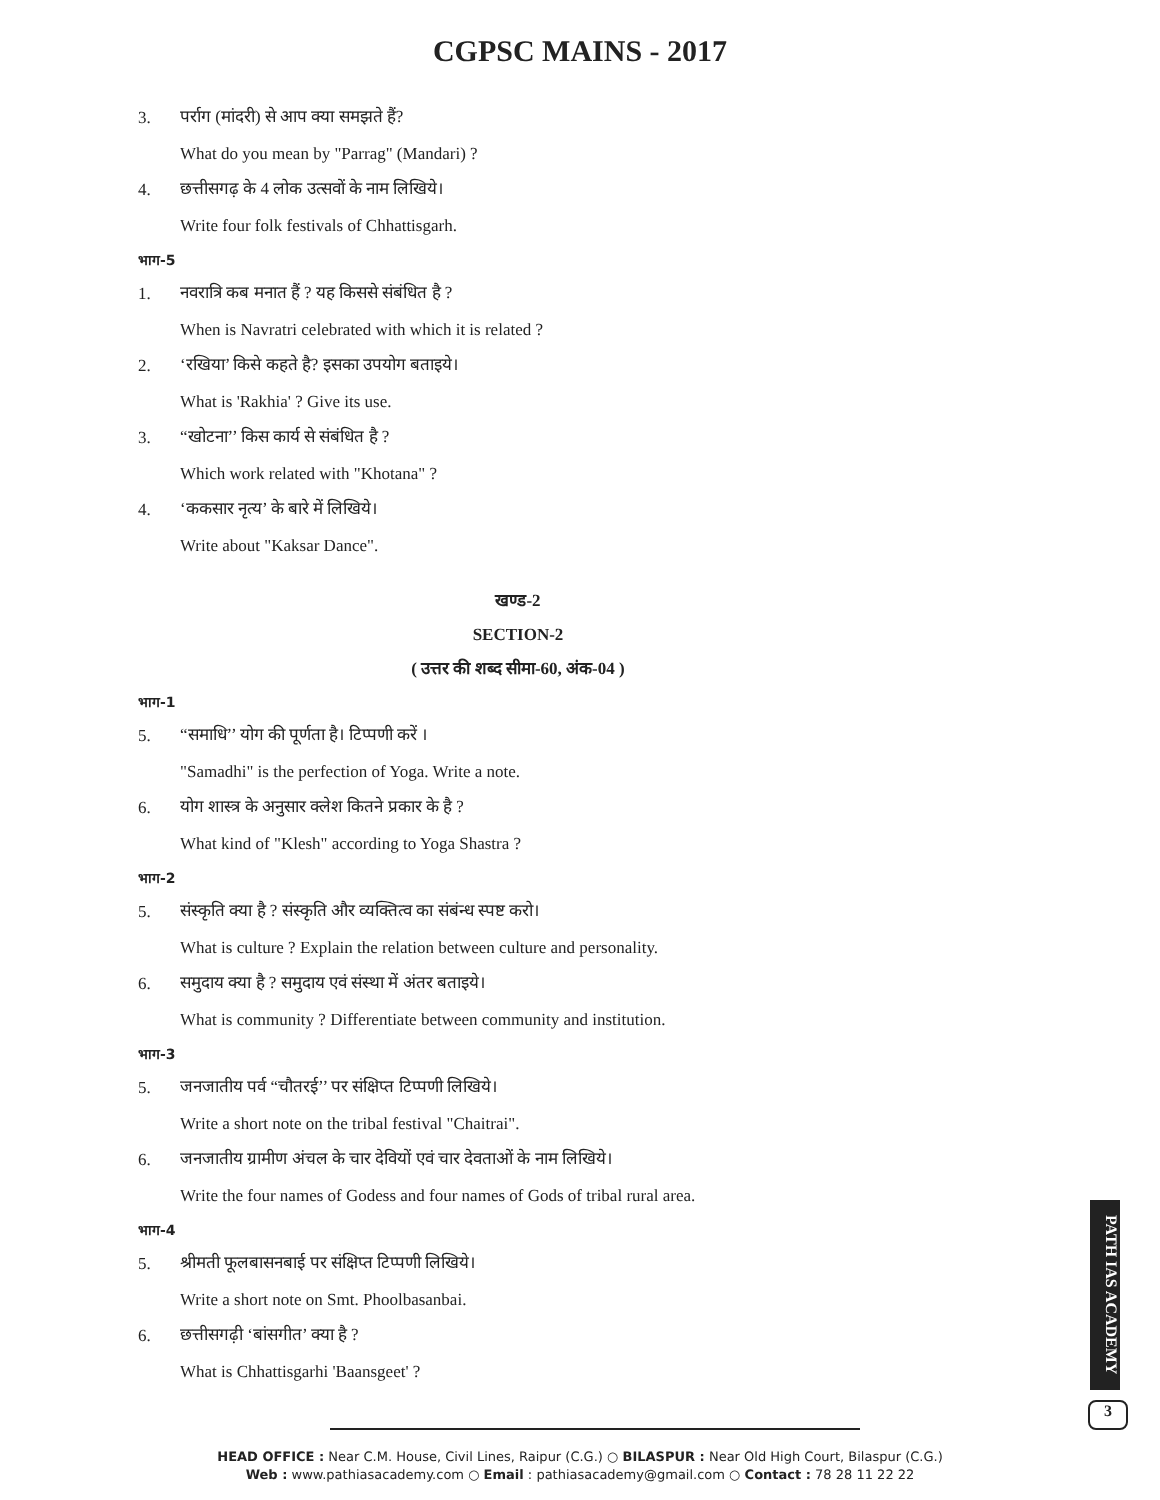CGPSC MAINS - 2017
3. पर्राग (मांदरी) से आप क्या समझते हैं?
What do you mean by "Parrag" (Mandari) ?
4. छत्तीसगढ़ के 4 लोक उत्सवों के नाम लिखिये।
Write four folk festivals of Chhattisgarh.
भाग-5
1. नवरात्रि कब मनात हैं ? यह किससे संबंधित है ?
When is Navratri celebrated with which it is related ?
2. ‘रखिया’ किसे कहते है? इसका उपयोग बताइये।
What is 'Rakhia' ? Give its use.
3. “खोटना’’ किस कार्य से संबंधित है ?
Which work related with "Khotana" ?
4. ‘ककसार नृत्य’ के बारे में लिखिये।
Write about "Kaksar Dance".
खण्ड-2
SECTION-2
( उत्तर की शब्द सीमा-60, अंक-04 )
भाग-1
5. “समाधि’’ योग की पूर्णता है। टिप्पणी करें ।
"Samadhi" is the perfection of Yoga. Write a note.
6. योग शास्त्र के अनुसार क्लेश कितने प्रकार के है ?
What kind of "Klesh" according to Yoga Shastra ?
भाग-2
5. संस्कृति क्या है ? संस्कृति और व्यक्तित्व का संबंन्ध स्पष्ट करो।
What is culture ? Explain the relation between culture and personality.
6. समुदाय क्या है ? समुदाय एवं संस्था में अंतर बताइये।
What is community ? Differentiate between community and institution.
भाग-3
5. जनजातीय पर्व “चौतरई’’ पर संक्षिप्त टिप्पणी लिखिये।
Write a short note on the tribal festival "Chaitrai".
6. जनजातीय ग्रामीण अंचल के चार देवियों एवं चार देवताओं के नाम लिखिये।
Write the four names of Godess and four names of Gods of tribal rural area.
भाग-4
5. श्रीमती फूलबासनबाई पर संक्षिप्त टिप्पणी लिखिये।
Write a short note on Smt. Phoolbasanbai.
6. छत्तीसगढ़ी ‘बांसगीत’ क्या है ?
What is Chhattisgarhi 'Baansgeet' ?
PATH IAS ACADEMY
3
HEAD OFFICE : Near C.M. House, Civil Lines, Raipur (C.G.) ○ BILASPUR : Near Old High Court, Bilaspur (C.G.)
Web : www.pathiasacademy.com ○ Email : pathiasacademy@gmail.com ○ Contact : 78 28 11 22 22